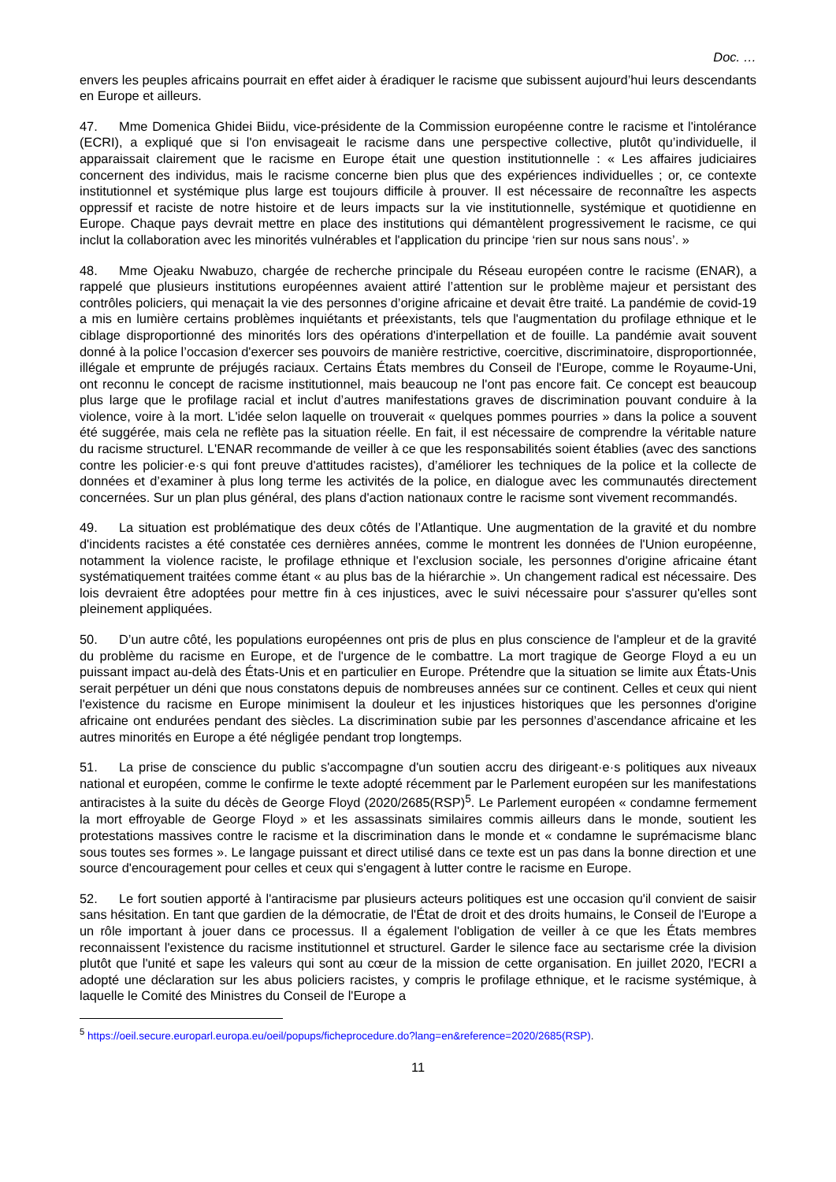Doc. …
envers les peuples africains pourrait en effet aider à éradiquer le racisme que subissent aujourd’hui leurs descendants en Europe et ailleurs.
47. Mme Domenica Ghidei Biidu, vice-présidente de la Commission européenne contre le racisme et l'intolérance (ECRI), a expliqué que si l'on envisageait le racisme dans une perspective collective, plutôt qu’individuelle, il apparaissait clairement que le racisme en Europe était une question institutionnelle : « Les affaires judiciaires concernent des individus, mais le racisme concerne bien plus que des expériences individuelles ; or, ce contexte institutionnel et systémique plus large est toujours difficile à prouver. Il est nécessaire de reconnaître les aspects oppressif et raciste de notre histoire et de leurs impacts sur la vie institutionnelle, systémique et quotidienne en Europe. Chaque pays devrait mettre en place des institutions qui démantèlent progressivement le racisme, ce qui inclut la collaboration avec les minorités vulnérables et l'application du principe ‘rien sur nous sans nous’. »
48. Mme Ojeaku Nwabuzo, chargée de recherche principale du Réseau européen contre le racisme (ENAR), a rappelé que plusieurs institutions européennes avaient attiré l’attention sur le problème majeur et persistant des contrôles policiers, qui menaçait la vie des personnes d’origine africaine et devait être traité. La pandémie de covid-19 a mis en lumière certains problèmes inquiétants et préexistants, tels que l'augmentation du profilage ethnique et le ciblage disproportionné des minorités lors des opérations d'interpellation et de fouille. La pandémie avait souvent donné à la police l’occasion d'exercer ses pouvoirs de manière restrictive, coercitive, discriminatoire, disproportionnée, illégale et emprunte de préjugés raciaux. Certains États membres du Conseil de l'Europe, comme le Royaume-Uni, ont reconnu le concept de racisme institutionnel, mais beaucoup ne l'ont pas encore fait. Ce concept est beaucoup plus large que le profilage racial et inclut d’autres manifestations graves de discrimination pouvant conduire à la violence, voire à la mort. L'idée selon laquelle on trouverait « quelques pommes pourries » dans la police a souvent été suggérée, mais cela ne reflète pas la situation réelle. En fait, il est nécessaire de comprendre la véritable nature du racisme structurel. L'ENAR recommande de veiller à ce que les responsabilités soient établies (avec des sanctions contre les policier·e·s qui font preuve d'attitudes racistes), d’améliorer les techniques de la police et la collecte de données et d’examiner à plus long terme les activités de la police, en dialogue avec les communautés directement concernées. Sur un plan plus général, des plans d'action nationaux contre le racisme sont vivement recommandés.
49. La situation est problématique des deux côtés de l’Atlantique. Une augmentation de la gravité et du nombre d'incidents racistes a été constatée ces dernières années, comme le montrent les données de l'Union européenne, notamment la violence raciste, le profilage ethnique et l'exclusion sociale, les personnes d'origine africaine étant systématiquement traitées comme étant « au plus bas de la hiérarchie ». Un changement radical est nécessaire. Des lois devraient être adoptées pour mettre fin à ces injustices, avec le suivi nécessaire pour s'assurer qu'elles sont pleinement appliquées.
50. D’un autre côté, les populations européennes ont pris de plus en plus conscience de l'ampleur et de la gravité du problème du racisme en Europe, et de l'urgence de le combattre. La mort tragique de George Floyd a eu un puissant impact au-delà des États-Unis et en particulier en Europe. Prétendre que la situation se limite aux États-Unis serait perpétuer un déni que nous constatons depuis de nombreuses années sur ce continent. Celles et ceux qui nient l'existence du racisme en Europe minimisent la douleur et les injustices historiques que les personnes d'origine africaine ont endurées pendant des siècles. La discrimination subie par les personnes d’ascendance africaine et les autres minorités en Europe a été négligée pendant trop longtemps.
51. La prise de conscience du public s'accompagne d'un soutien accru des dirigeant·e·s politiques aux niveaux national et européen, comme le confirme le texte adopté récemment par le Parlement européen sur les manifestations antiracistes à la suite du décès de George Floyd (2020/2685(RSP)<sup>5</sup>. Le Parlement européen « condamne fermement la mort effroyable de George Floyd » et les assassinats similaires commis ailleurs dans le monde, soutient les protestations massives contre le racisme et la discrimination dans le monde et « condamne le suprémacisme blanc sous toutes ses formes ». Le langage puissant et direct utilisé dans ce texte est un pas dans la bonne direction et une source d'encouragement pour celles et ceux qui s'engagent à lutter contre le racisme en Europe.
52. Le fort soutien apporté à l'antiracisme par plusieurs acteurs politiques est une occasion qu'il convient de saisir sans hésitation. En tant que gardien de la démocratie, de l'État de droit et des droits humains, le Conseil de l'Europe a un rôle important à jouer dans ce processus. Il a également l'obligation de veiller à ce que les États membres reconnaissent l'existence du racisme institutionnel et structurel. Garder le silence face au sectarisme crée la division plutôt que l'unité et sape les valeurs qui sont au cœur de la mission de cette organisation. En juillet 2020, l'ECRI a adopté une déclaration sur les abus policiers racistes, y compris le profilage ethnique, et le racisme systémique, à laquelle le Comité des Ministres du Conseil de l'Europe a
<sup>5</sup> https://oeil.secure.europarl.europa.eu/oeil/popups/ficheprocedure.do?lang=en&reference=2020/2685(RSP).
11